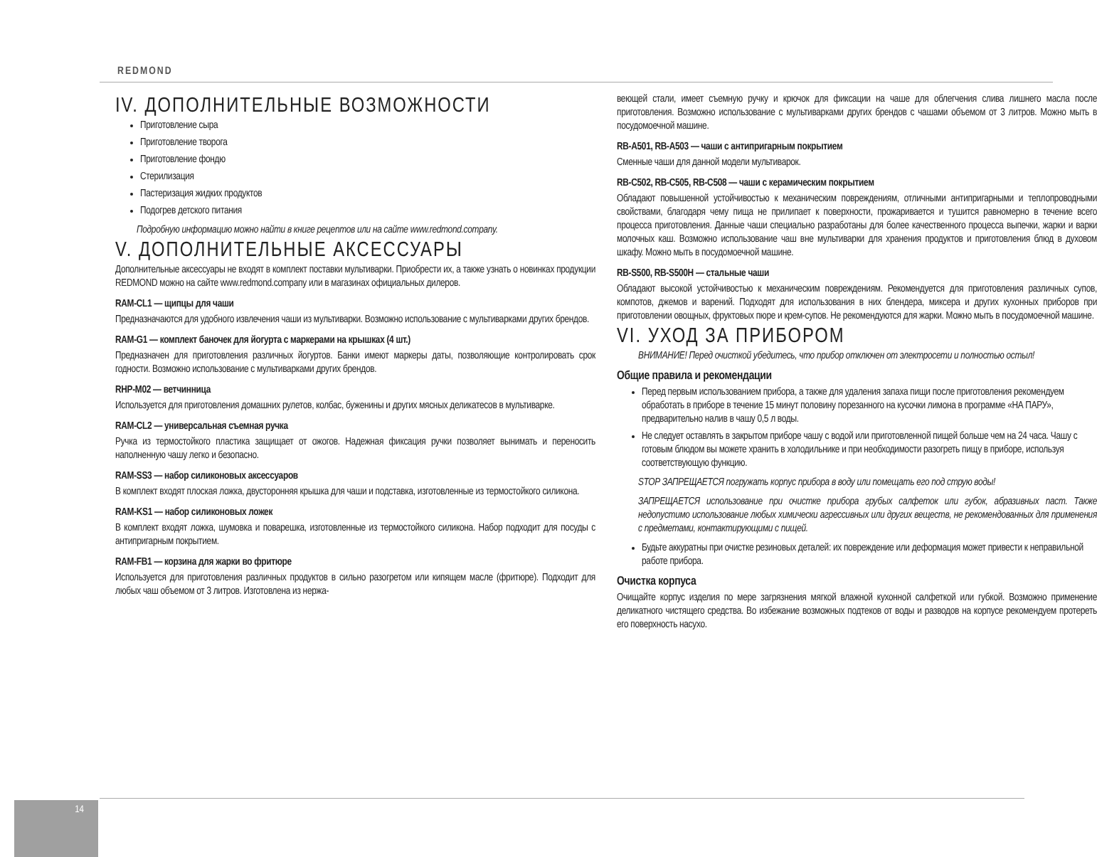REDMOND
IV. ДОПОЛНИТЕЛЬНЫЕ ВОЗМОЖНОСТИ
Приготовление сыра
Приготовление творога
Приготовление фондю
Стерилизация
Пастеризация жидких продуктов
Подогрев детского питания
Подробную информацию можно найти в книге рецептов или на сайте www.redmond.company.
V. ДОПОЛНИТЕЛЬНЫЕ АКСЕССУАРЫ
Дополнительные аксессуары не входят в комплект поставки мультиварки. Приобрести их, а также узнать о новинках продукции REDMOND можно на сайте www.redmond.company или в магазинах официальных дилеров.
RAM-CL1 — щипцы для чаши
Предназначаются для удобного извлечения чаши из мультиварки. Возможно использование с мультиварками других брендов.
RAM-G1 — комплект баночек для йогурта с маркерами на крышках (4 шт.)
Предназначен для приготовления различных йогуртов. Банки имеют маркеры даты, позволяющие контролировать срок годности. Возможно использование с мультиварками других брендов.
RHP-M02 — ветчинница
Используется для приготовления домашних рулетов, колбас, буженины и других мясных деликатесов в мультиварке.
RAM-CL2 — универсальная съемная ручка
Ручка из термостойкого пластика защищает от ожогов. Надежная фиксация ручки позволяет вынимать и переносить наполненную чашу легко и безопасно.
RAM-SS3 — набор силиконовых аксессуаров
В комплект входят плоская ложка, двусторонняя крышка для чаши и подставка, изготовленные из термостойкого силикона.
RAM-KS1 — набор силиконовых ложек
В комплект входят ложка, шумовка и поварешка, изготовленные из термостойкого силикона. Набор подходит для посуды с антипригарным покрытием.
RAM-FB1 — корзина для жарки во фритюре
Используется для приготовления различных продуктов в сильно разогретом или кипящем масле (фритюре). Подходит для любых чаш объемом от 3 литров. Изготовлена из нержа-
веющей стали, имеет съемную ручку и крючок для фиксации на чаше для облегчения слива лишнего масла после приготовления. Возможно использование с мультиварками других брендов с чашами объемом от 3 литров. Можно мыть в посудомоечной машине.
RB-A501, RB-A503 — чаши с антипригарным покрытием
Сменные чаши для данной модели мультиварок.
RB-C502, RB-C505, RB-C508 — чаши с керамическим покрытием
Обладают повышенной устойчивостью к механическим повреждениям, отличными антипригарными и теплопроводными свойствами, благодаря чему пища не прилипает к поверхности, прожаривается и тушится равномерно в течение всего процесса приготовления. Данные чаши специально разработаны для более качественного процесса выпечки, жарки и варки молочных каш. Возможно использование чаш вне мультиварки для хранения продуктов и приготовления блюд в духовом шкафу. Можно мыть в посудомоечной машине.
RB-S500, RB-S500H — стальные чаши
Обладают высокой устойчивостью к механическим повреждениям. Рекомендуется для приготовления различных супов, компотов, джемов и варений. Подходят для использования в них блендера, миксера и других кухонных приборов при приготовлении овощных, фруктовых пюре и крем-супов. Не рекомендуются для жарки. Можно мыть в посудомоечной машине.
VI. УХОД ЗА ПРИБОРОМ
ВНИМАНИЕ! Перед очисткой убедитесь, что прибор отключен от электросети и полностью остыл!
Общие правила и рекомендации
Перед первым использованием прибора, а также для удаления запаха пищи после приготовления рекомендуем обработать в приборе в течение 15 минут половину порезанного на кусочки лимона в программе «НА ПАРУ», предварительно налив в чашу 0,5 л воды.
Не следует оставлять в закрытом приборе чашу с водой или приготовленной пищей больше чем на 24 часа. Чашу с готовым блюдом вы можете хранить в холодильнике и при необходимости разогреть пищу в приборе, используя соответствующую функцию.
STOP ЗАПРЕЩАЕТСЯ погружать корпус прибора в воду или помещать его под струю воды!
ЗАПРЕЩАЕТСЯ использование при очистке прибора грубых салфеток или губок, абразивных паст. Также недопустимо использование любых химически агрессивных или других веществ, не рекомендованных для применения с предметами, контактирующими с пищей.
Будьте аккуратны при очистке резиновых деталей: их повреждение или деформация может привести к неправильной работе прибора.
Очистка корпуса
Очищайте корпус изделия по мере загрязнения мягкой влажной кухонной салфеткой или губкой. Возможно применение деликатного чистящего средства. Во избежание возможных подтеков от воды и разводов на корпусе рекомендуем протереть его поверхность насухо.
14